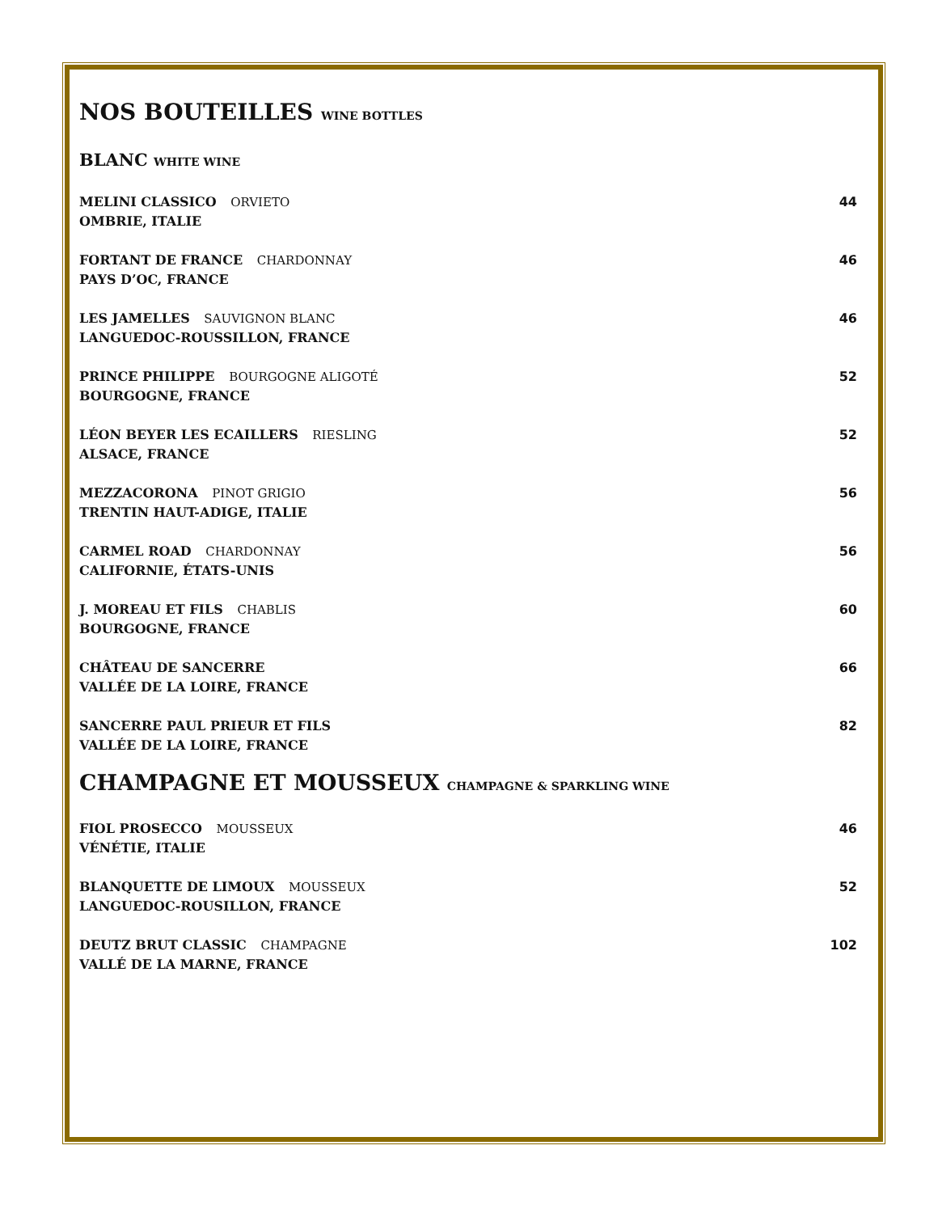NOS BOUTEILLES WINE BOTTLES
BLANC WHITE WINE
MELINI CLASSICO ORVIETO
OMBRIE, ITALIE
44
FORTANT DE FRANCE CHARDONNAY
PAYS D’OC, FRANCE
46
LES JAMELLES SAUVIGNON BLANC
LANGUEDOC-ROUSSILLON, FRANCE
46
PRINCE PHILIPPE BOURGOGNE ALIGOTÉ
BOURGOGNE, FRANCE
52
LÉON BEYER LES ECAILLERS RIESLING
ALSACE, FRANCE
52
MEZZACORONA PINOT GRIGIO
TRENTIN HAUT-ADIGE, ITALIE
56
CARMEL ROAD CHARDONNAY
CALIFORNIE, ÉTATS-UNIS
56
J. MOREAU ET FILS CHABLIS
BOURGOGNE, FRANCE
60
CHÂTEAU DE SANCERRE
VALLÉE DE LA LOIRE, FRANCE
66
SANCERRE PAUL PRIEUR ET FILS
VALLÉE DE LA LOIRE, FRANCE
82
CHAMPAGNE ET MOUSSEUX CHAMPAGNE & SPARKLING WINE
FIOL PROSECCO MOUSSEUX
VÉNÉTIE, ITALIE
46
BLANQUETTE DE LIMOUX MOUSSEUX
LANGUEDOC-ROUSILLON, FRANCE
52
DEUTZ BRUT CLASSIC CHAMPAGNE
VALLÉ DE LA MARNE, FRANCE
102